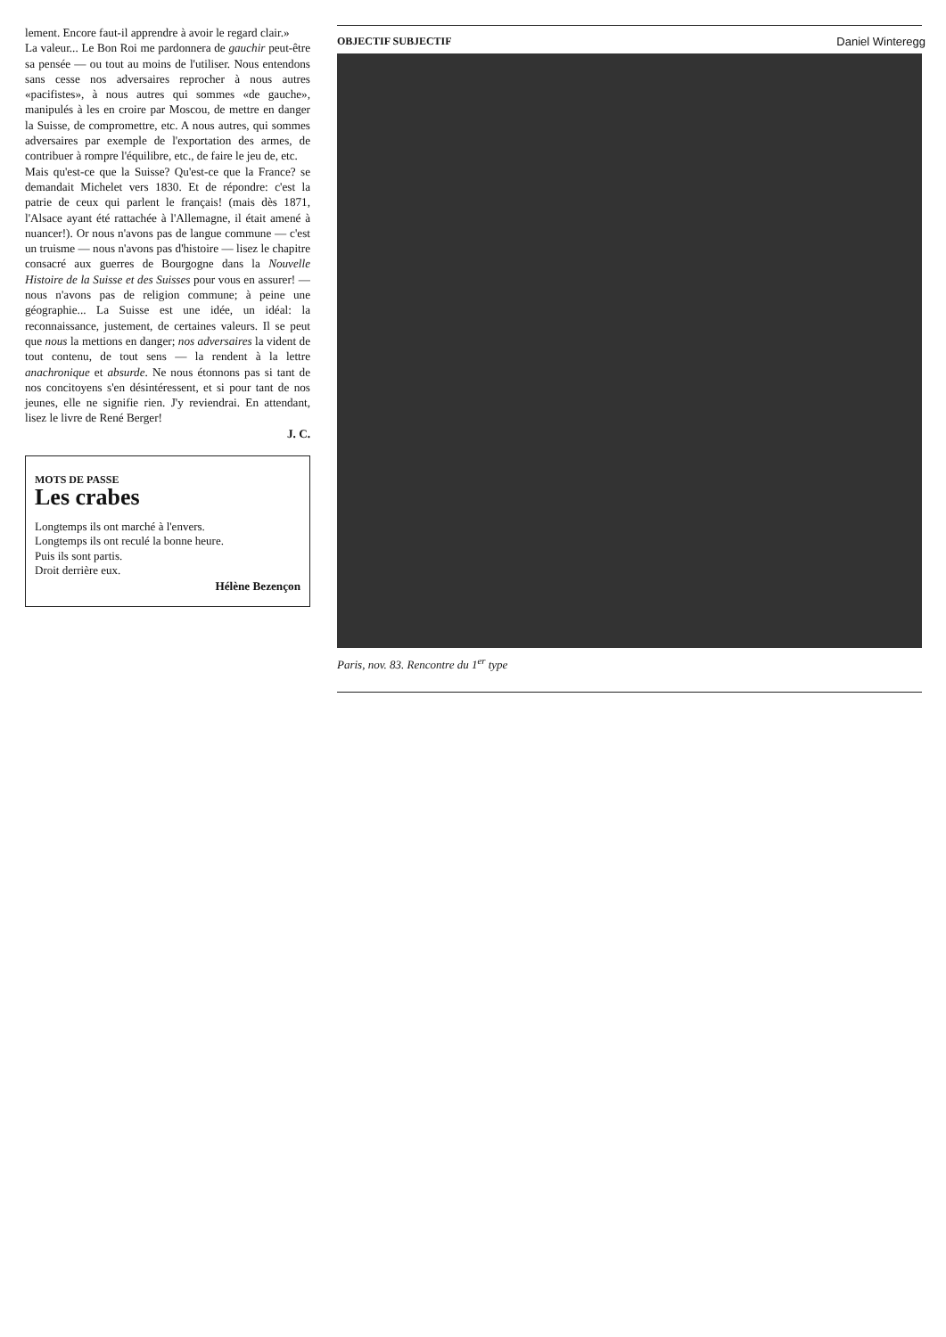lement. Encore faut-il apprendre à avoir le regard clair.»
La valeur... Le Bon Roi me pardonnera de gauchir peut-être sa pensée — ou tout au moins de l'utiliser. Nous entendons sans cesse nos adversaires reprocher à nous autres «pacifistes», à nous autres qui sommes «de gauche», manipulés à les en croire par Moscou, de mettre en danger la Suisse, de compromettre, etc. A nous autres, qui sommes adversaires par exemple de l'exportation des armes, de contribuer à rompre l'équilibre, etc., de faire le jeu de, etc.
Mais qu'est-ce que la Suisse? Qu'est-ce que la France? se demandait Michelet vers 1830. Et de répondre: c'est la patrie de ceux qui parlent le français! (mais dès 1871, l'Alsace ayant été rattachée à l'Allemagne, il était amené à nuancer!). Or nous n'avons pas de langue commune — c'est un truisme — nous n'avons pas d'histoire — lisez le chapitre consacré aux guerres de Bourgogne dans la Nouvelle Histoire de la Suisse et des Suisses pour vous en assurer! — nous n'avons pas de religion commune; à peine une géographie... La Suisse est une idée, un idéal: la reconnaissance, justement, de certaines valeurs. Il se peut que nous la mettions en danger; nos adversaires la vident de tout contenu, de tout sens — la rendent à la lettre anachronique et absurde. Ne nous étonnons pas si tant de nos concitoyens s'en désintéressent, et si pour tant de nos jeunes, elle ne signifie rien. J'y reviendrai. En attendant, lisez le livre de René Berger!
J. C.
MOTS DE PASSE
Les crabes
Longtemps ils ont marché à l'envers.
Longtemps ils ont reculé la bonne heure.
Puis ils sont partis.
Droit derrière eux.
Hélène Bezençon
OBJECTIF SUBJECTIF Daniel Winteregg
Paris, nov. 83. Rencontre du 1<sup>er</sup> type